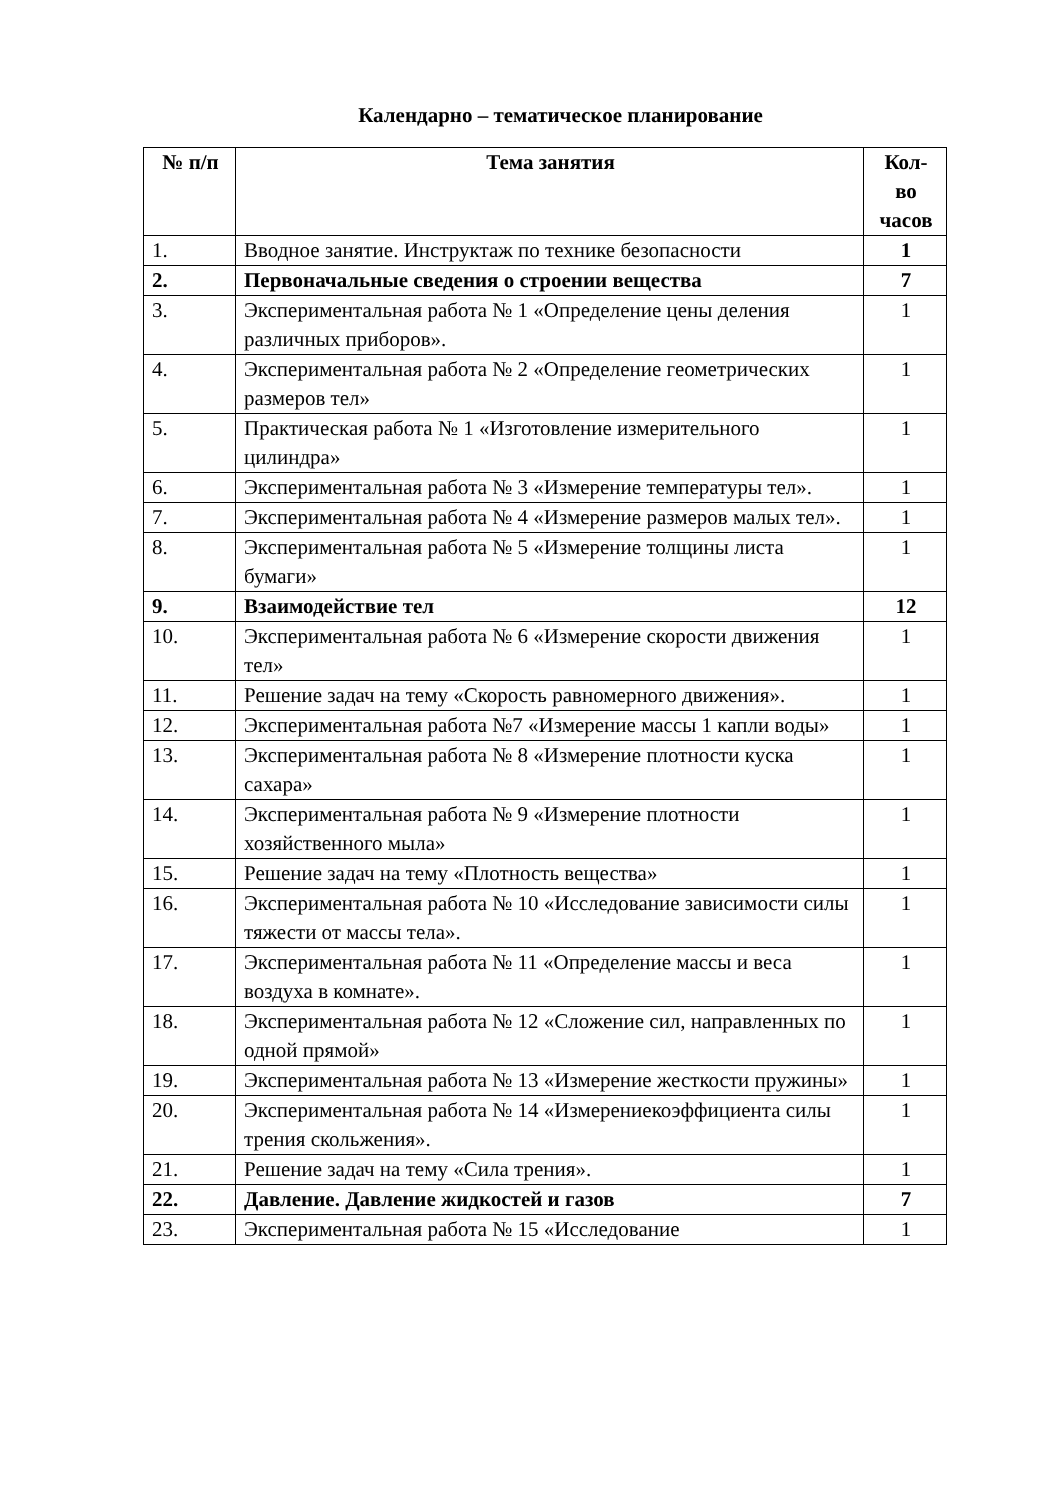Календарно – тематическое планирование
| № п/п | Тема занятия | Кол- во часов |
| --- | --- | --- |
| 1. | Вводное занятие. Инструктаж по технике безопасности | 1 |
| 2. | Первоначальные сведения о строении вещества | 7 |
| 3. | Экспериментальная работа № 1 «Определение цены деления различных приборов». | 1 |
| 4. | Экспериментальная работа № 2 «Определение геометрических размеров тел» | 1 |
| 5. | Практическая работа № 1 «Изготовление измерительного цилиндра» | 1 |
| 6. | Экспериментальная работа № 3 «Измерение температуры тел». | 1 |
| 7. | Экспериментальная работа № 4 «Измерение размеров малых тел». | 1 |
| 8. | Экспериментальная работа № 5 «Измерение толщины листа бумаги» | 1 |
| 9. | Взаимодействие тел | 12 |
| 10. | Экспериментальная работа № 6 «Измерение скорости движения тел» | 1 |
| 11. | Решение задач на тему «Скорость равномерного движения». | 1 |
| 12. | Экспериментальная работа №7 «Измерение массы 1 капли воды» | 1 |
| 13. | Экспериментальная работа № 8 «Измерение плотности куска сахара» | 1 |
| 14. | Экспериментальная работа № 9 «Измерение плотности хозяйственного мыла» | 1 |
| 15. | Решение задач на тему «Плотность вещества» | 1 |
| 16. | Экспериментальная работа № 10 «Исследование зависимости силы тяжести от массы тела». | 1 |
| 17. | Экспериментальная работа № 11 «Определение массы и веса воздуха в комнате». | 1 |
| 18. | Экспериментальная работа № 12 «Сложение сил, направленных по одной прямой» | 1 |
| 19. | Экспериментальная работа № 13 «Измерение жесткости пружины» | 1 |
| 20. | Экспериментальная работа № 14 «Измерениекоэффициента силы трения скольжения». | 1 |
| 21. | Решение задач на тему «Сила трения». | 1 |
| 22. | Давление. Давление жидкостей и газов | 7 |
| 23. | Экспериментальная работа № 15 «Исследование | 1 |